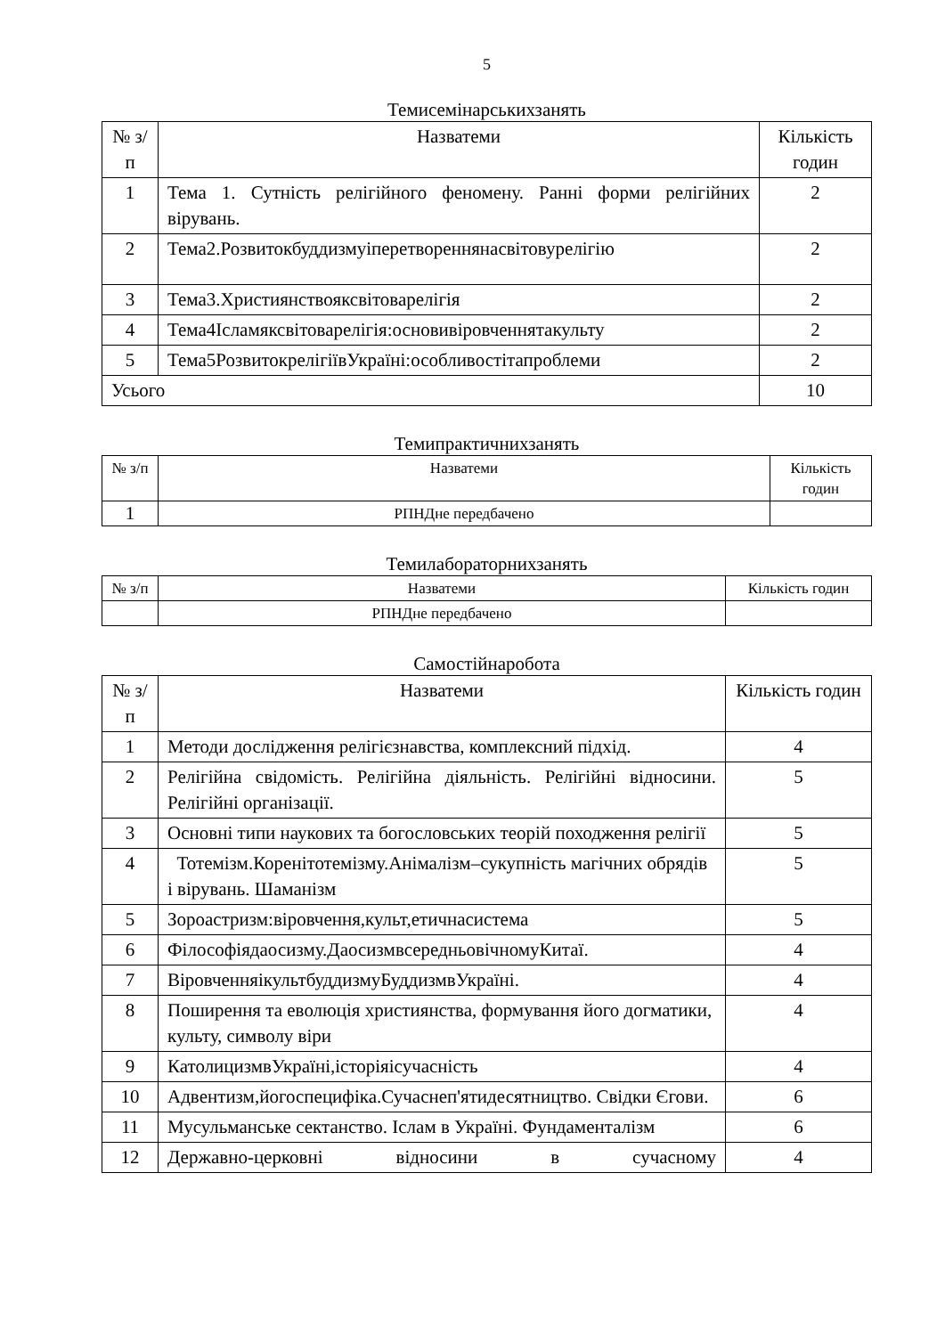5
Темисемінарськихзанять
| № з/п | Назватеми | Кількість годин |
| --- | --- | --- |
| 1 | Тема 1. Сутність релігійного феномену. Ранні форми релігійних вірувань. | 2 |
| 2 | Тема2.Розвитокбуддизмуіперетвореннянасвітовурелігію | 2 |
| 3 | Тема3.Християнствояксвітоварелігія | 2 |
| 4 | Тема4Ісламяксвітоварелігія:основивіровченнятакульту | 2 |
| 5 | Тема5РозвитокрелігіївУкраїні:особливостітапроблеми | 2 |
| Усього | | 10 |
Темипрактичнихзанять
| № з/п | Назватеми | Кількість годин |
| --- | --- | --- |
| 1 | РПНДне передбачено | |
Темилабораторнихзанять
| № з/п | Назватеми | Кількість годин |
| --- | --- | --- |
| | РПНДне передбачено | |
Самостійнаробота
| № з/п | Назватеми | Кількість годин |
| --- | --- | --- |
| 1 | Методи дослідження релігієзнавства, комплексний підхід. | 4 |
| 2 | Релігійна свідомість. Релігійна діяльність. Релігійні відносини. Релігійні організації. | 5 |
| 3 | Основні типи наукових та богословських теорій походження релігії | 5 |
| 4 | Тотемізм.Коренітотемізму.Анімалізм–сукупність магічних обрядів і вірувань. Шаманізм | 5 |
| 5 | Зороастризм:віровчення,культ,етичнасистема | 5 |
| 6 | Філософіядаосизму.ДаосизмвсередньовічномуКитаї. | 4 |
| 7 | ВіровченняікультбуддизмуБуддизмвУкраїні. | 4 |
| 8 | Поширення та еволюція християнства, формування його догматики, культу, символу віри | 4 |
| 9 | КатолицизмвУкраїні,історіяісучасність | 4 |
| 10 | Адвентизм,йогоспецифіка.Сучаснеп'ятидесятництво. Свідки Єгови. | 6 |
| 11 | Мусульманське сектанство. Іслам в Україні. Фундаменталізм | 6 |
| 12 | Державно-церковні відносини в сучасному | 4 |